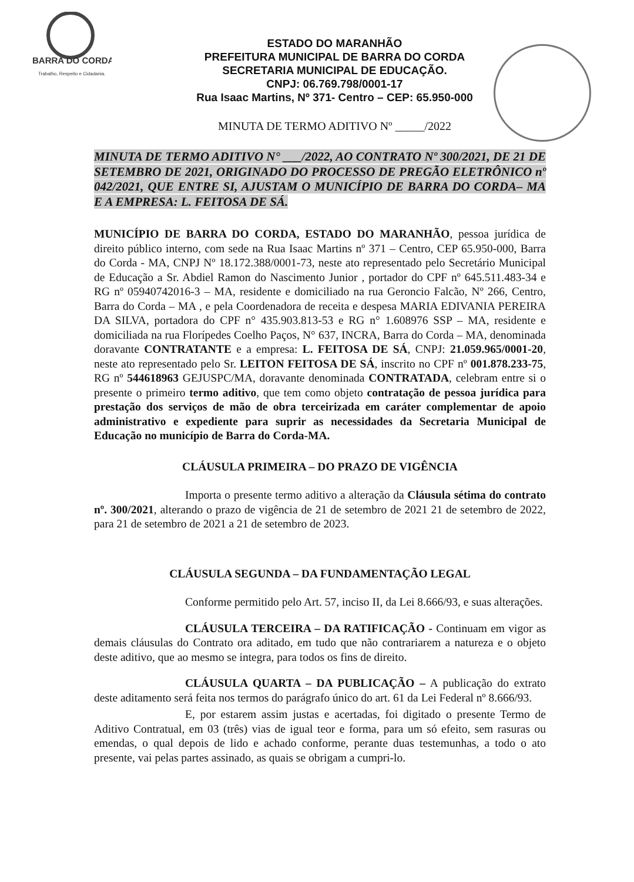BARRA DO CORDA
Trabalho, Respeito e Cidadania.
ESTADO DO MARANHÃO
PREFEITURA MUNICIPAL DE BARRA DO CORDA
SECRETARIA MUNICIPAL DE EDUCAÇÃO.
CNPJ: 06.769.798/0001-17
Rua Isaac Martins, Nº 371- Centro – CEP: 65.950-000
MINUTA DE TERMO ADITIVO Nº _____/2022
MINUTA DE TERMO ADITIVO N° ___/2022, AO CONTRATO Nº 300/2021, DE 21 DE SETEMBRO DE 2021, ORIGINADO DO PROCESSO DE PREGÃO ELETRÔNICO nº 042/2021, QUE ENTRE SI, AJUSTAM O MUNICÍPIO DE BARRA DO CORDA– MA E A EMPRESA: L. FEITOSA DE SÁ.
MUNICÍPIO DE BARRA DO CORDA, ESTADO DO MARANHÃO, pessoa jurídica de direito público interno, com sede na Rua Isaac Martins nº 371 – Centro, CEP 65.950-000, Barra do Corda - MA, CNPJ Nº 18.172.388/0001-73, neste ato representado pelo Secretário Municipal de Educação a Sr. Abdiel Ramon do Nascimento Junior , portador do CPF nº 645.511.483-34 e RG nº 05940742016-3 – MA, residente e domiciliado na rua Geroncio Falcão, Nº 266, Centro, Barra do Corda – MA , e pela Coordenadora de receita e despesa MARIA EDIVANIA PEREIRA DA SILVA, portadora do CPF n° 435.903.813-53 e RG n° 1.608976 SSP – MA, residente e domiciliada na rua Florípedes Coelho Paços, N° 637, INCRA, Barra do Corda – MA, denominada doravante CONTRATANTE e a empresa: L. FEITOSA DE SÁ, CNPJ: 21.059.965/0001-20, neste ato representado pelo Sr. LEITON FEITOSA DE SÁ, inscrito no CPF nº 001.878.233-75, RG nº 544618963 GEJUSPC/MA, doravante denominada CONTRATADA, celebram entre si o presente o primeiro termo aditivo, que tem como objeto contratação de pessoa jurídica para prestação dos serviços de mão de obra terceirizada em caráter complementar de apoio administrativo e expediente para suprir as necessidades da Secretaria Municipal de Educação no município de Barra do Corda-MA.
CLÁUSULA PRIMEIRA – DO PRAZO DE VIGÊNCIA
Importa o presente termo aditivo a alteração da Cláusula sétima do contrato nº. 300/2021, alterando o prazo de vigência de 21 de setembro de 2021 21 de setembro de 2022, para 21 de setembro de 2021 a 21 de setembro de 2023.
CLÁUSULA SEGUNDA – DA FUNDAMENTAÇÃO LEGAL
Conforme permitido pelo Art. 57, inciso II, da Lei 8.666/93, e suas alterações.
CLÁUSULA TERCEIRA – DA RATIFICAÇÃO - Continuam em vigor as demais cláusulas do Contrato ora aditado, em tudo que não contrariarem a natureza e o objeto deste aditivo, que ao mesmo se integra, para todos os fins de direito.
CLÁUSULA QUARTA – DA PUBLICAÇÃO – A publicação do extrato deste aditamento será feita nos termos do parágrafo único do art. 61 da Lei Federal nº 8.666/93.
E, por estarem assim justas e acertadas, foi digitado o presente Termo de Aditivo Contratual, em 03 (três) vias de igual teor e forma, para um só efeito, sem rasuras ou emendas, o qual depois de lido e achado conforme, perante duas testemunhas, a todo o ato presente, vai pelas partes assinado, as quais se obrigam a cumpri-lo.